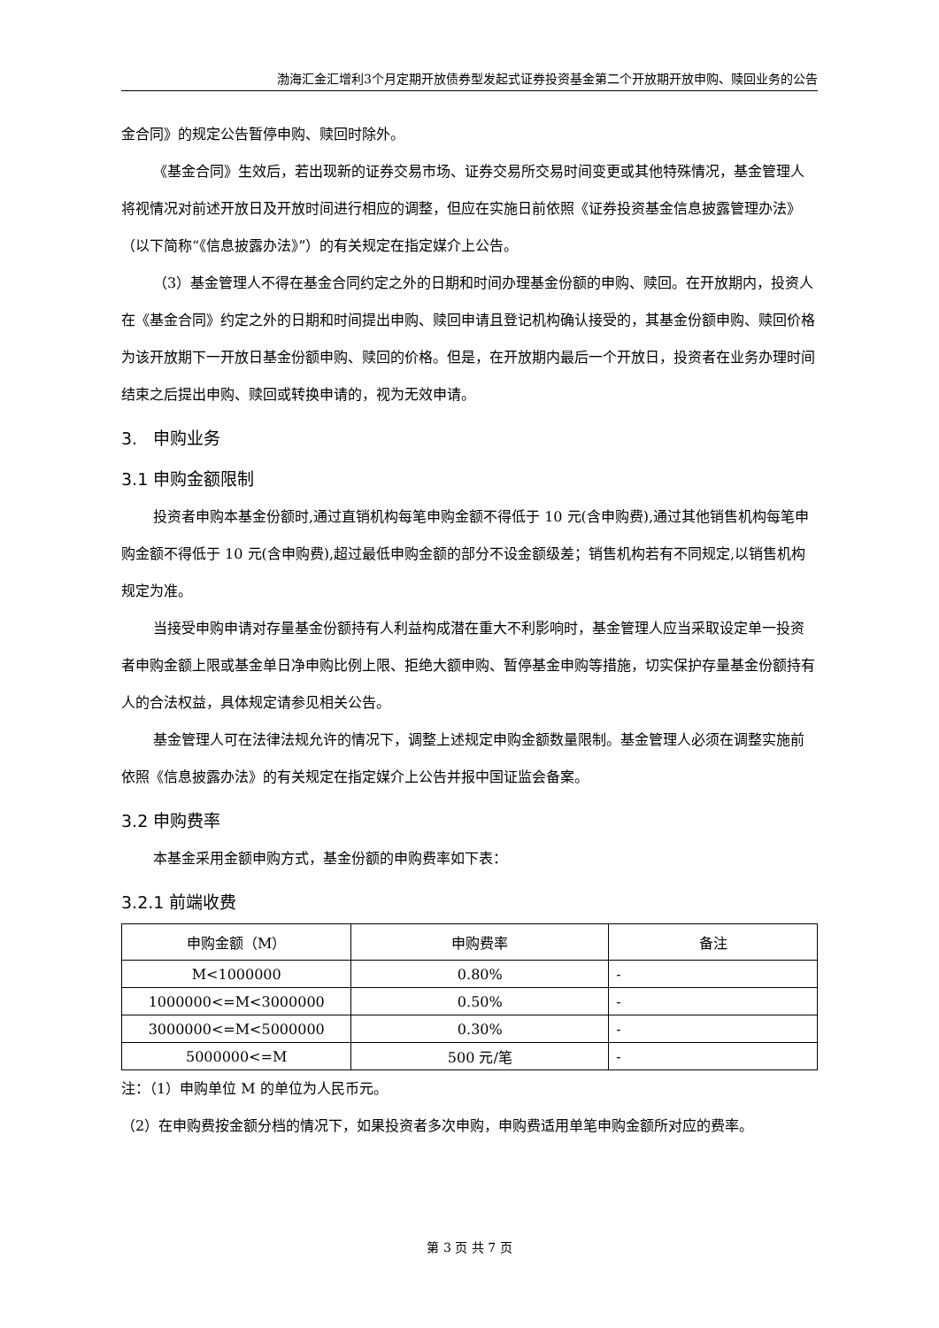渤海汇金汇增利3个月定期开放债券型发起式证券投资基金第二个开放期开放申购、赎回业务的公告
金合同》的规定公告暂停申购、赎回时除外。
《基金合同》生效后，若出现新的证券交易市场、证券交易所交易时间变更或其他特殊情况，基金管理人将视情况对前述开放日及开放时间进行相应的调整，但应在实施日前依照《证券投资基金信息披露管理办法》（以下简称“《信息披露办法》”）的有关规定在指定媒介上公告。
（3）基金管理人不得在基金合同约定之外的日期和时间办理基金份额的申购、赎回。在开放期内，投资人在《基金合同》约定之外的日期和时间提出申购、赎回申请且登记机构确认接受的，其基金份额申购、赎回价格为该开放期下一开放日基金份额申购、赎回的价格。但是，在开放期内最后一个开放日，投资者在业务办理时间结束之后提出申购、赎回或转换申请的，视为无效申请。
3. 申购业务
3.1 申购金额限制
投资者申购本基金份额时,通过直销机构每笔申购金额不得低于 10 元(含申购费),通过其他销售机构每笔申购金额不得低于 10 元(含申购费),超过最低申购金额的部分不设金额级差；销售机构若有不同规定,以销售机构规定为准。
当接受申购申请对存量基金份额持有人利益构成潜在重大不利影响时，基金管理人应当采取设定单一投资者申购金额上限或基金单日净申购比例上限、拒绝大额申购、暂停基金申购等措施，切实保护存量基金份额持有人的合法权益，具体规定请参见相关公告。
基金管理人可在法律法规允许的情况下，调整上述规定申购金额数量限制。基金管理人必须在调整实施前依照《信息披露办法》的有关规定在指定媒介上公告并报中国证监会备案。
3.2 申购费率
本基金采用金额申购方式，基金份额的申购费率如下表：
3.2.1 前端收费
| 申购金额（M） | 申购费率 | 备注 |
| --- | --- | --- |
| M<1000000 | 0.80% | - |
| 1000000<=M<3000000 | 0.50% | - |
| 3000000<=M<5000000 | 0.30% | - |
| 5000000<=M | 500 元/笔 | - |
注：（1）申购单位 M 的单位为人民币元。
（2）在申购费按金额分档的情况下，如果投资者多次申购，申购费适用单笔申购金额所对应的费率。
第 3 页 共 7 页